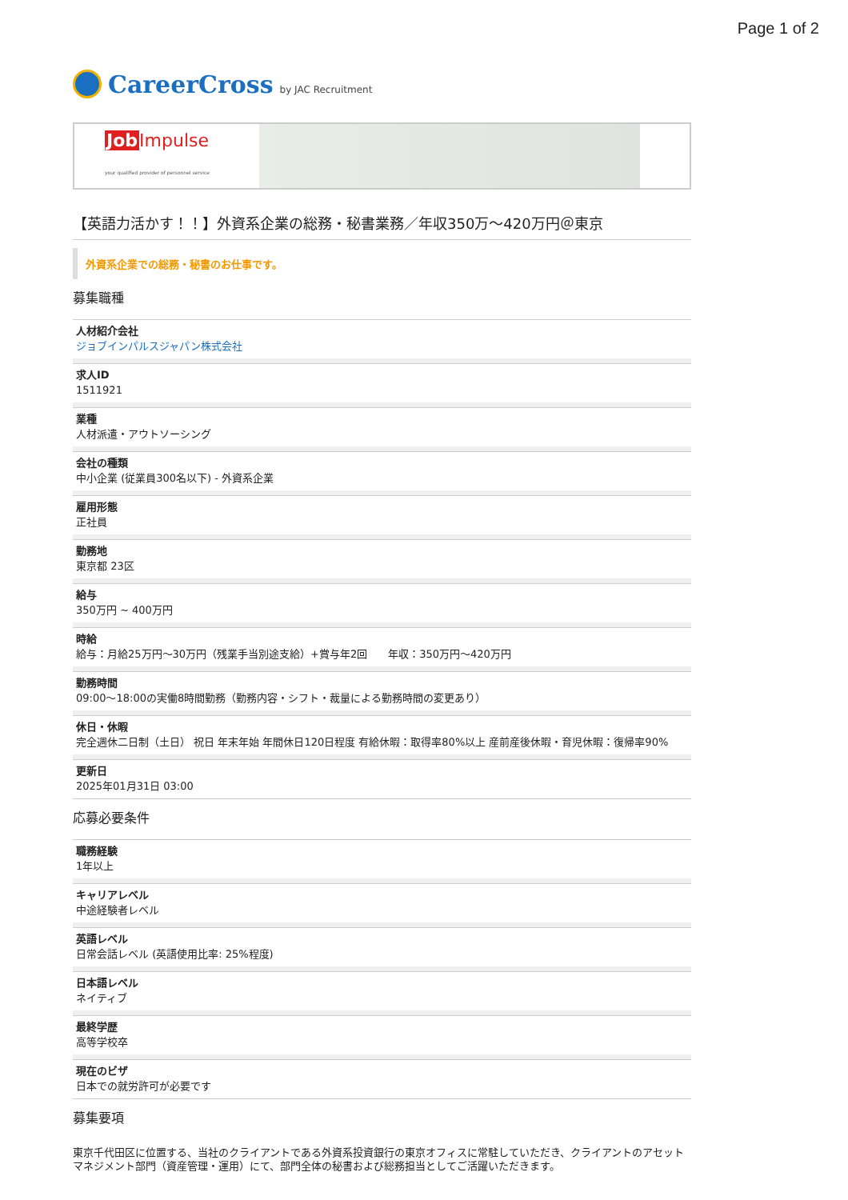Page 1 of 2
CareerCross by JAC Recruitment
Job Impulse
your qualified provider of personnel service
【英語力活かす！！】外資系企業の総務・秘書業務／年収350万～420万円＠東京
外資系企業での総務・秘書のお仕事です。
募集職種
人材紹介会社
ジョブインパルスジャパン株式会社
求人ID
1511921
業種
人材派遣・アウトソーシング
会社の種類
中小企業 (従業員300名以下) - 外資系企業
雇用形態
正社員
勤務地
東京都 23区
給与
350万円 ~ 400万円
時給
給与：月給25万円～30万円（残業手当別途支給）+賞与年2回　　年収：350万円～420万円
勤務時間
09:00～18:00の実働8時間勤務（勤務内容・シフト・裁量による勤務時間の変更あり）
休日・休暇
完全週休二日制（土日） 祝日 年末年始 年間休日120日程度 有給休暇：取得率80%以上 産前産後休暇・育児休暇：復帰率90%
更新日
2025年01月31日 03:00
応募必要条件
職務経験
1年以上
キャリアレベル
中途経験者レベル
英語レベル
日常会話レベル (英語使用比率: 25%程度)
日本語レベル
ネイティブ
最終学歴
高等学校卒
現在のビザ
日本での就労許可が必要です
募集要項
東京千代田区に位置する、当社のクライアントである外資系投資銀行の東京オフィスに常駐していただき、クライアントのアセットマネジメント部門（資産管理・運用）にて、部門全体の秘書および総務担当としてご活躍いただきます。